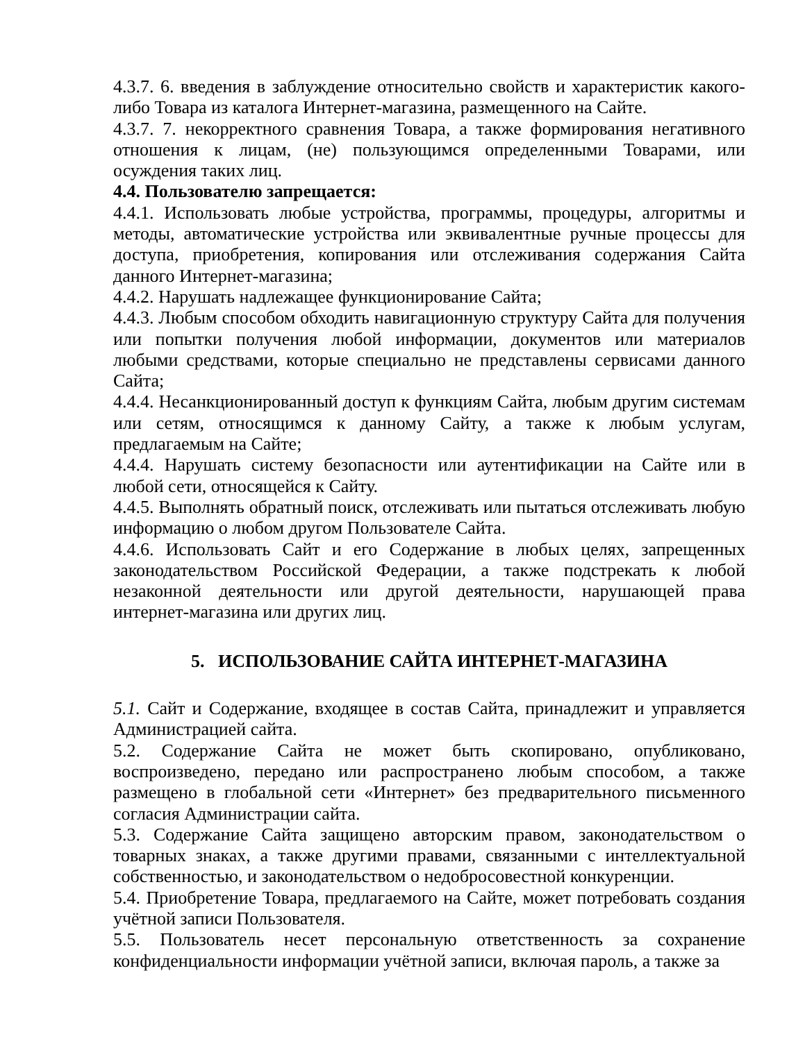4.3.7. 6. введения в заблуждение относительно свойств и характеристик какого-либо Товара из каталога Интернет-магазина, размещенного на Сайте.
4.3.7. 7. некорректного сравнения Товара, а также формирования негативного отношения к лицам, (не) пользующимся определенными Товарами, или осуждения таких лиц.
4.4. Пользователю запрещается:
4.4.1. Использовать любые устройства, программы, процедуры, алгоритмы и методы, автоматические устройства или эквивалентные ручные процессы для доступа, приобретения, копирования или отслеживания содержания Сайта данного Интернет-магазина;
4.4.2. Нарушать надлежащее функционирование Сайта;
4.4.3. Любым способом обходить навигационную структуру Сайта для получения или попытки получения любой информации, документов или материалов любыми средствами, которые специально не представлены сервисами данного Сайта;
4.4.4. Несанкционированный доступ к функциям Сайта, любым другим системам или сетям, относящимся к данному Сайту, а также к любым услугам, предлагаемым на Сайте;
4.4.4. Нарушать систему безопасности или аутентификации на Сайте или в любой сети, относящейся к Сайту.
4.4.5. Выполнять обратный поиск, отслеживать или пытаться отслеживать любую информацию о любом другом Пользователе Сайта.
4.4.6. Использовать Сайт и его Содержание в любых целях, запрещенных законодательством Российской Федерации, а также подстрекать к любой незаконной деятельности или другой деятельности, нарушающей права интернет-магазина или других лиц.
5. ИСПОЛЬЗОВАНИЕ САЙТА ИНТЕРНЕТ-МАГАЗИНА
5.1. Сайт и Содержание, входящее в состав Сайта, принадлежит и управляется Администрацией сайта.
5.2. Содержание Сайта не может быть скопировано, опубликовано, воспроизведено, передано или распространено любым способом, а также размещено в глобальной сети «Интернет» без предварительного письменного согласия Администрации сайта.
5.3. Содержание Сайта защищено авторским правом, законодательством о товарных знаках, а также другими правами, связанными с интеллектуальной собственностью, и законодательством о недобросовестной конкуренции.
5.4. Приобретение Товара, предлагаемого на Сайте, может потребовать создания учётной записи Пользователя.
5.5. Пользователь несет персональную ответственность за сохранение конфиденциальности информации учётной записи, включая пароль, а также за